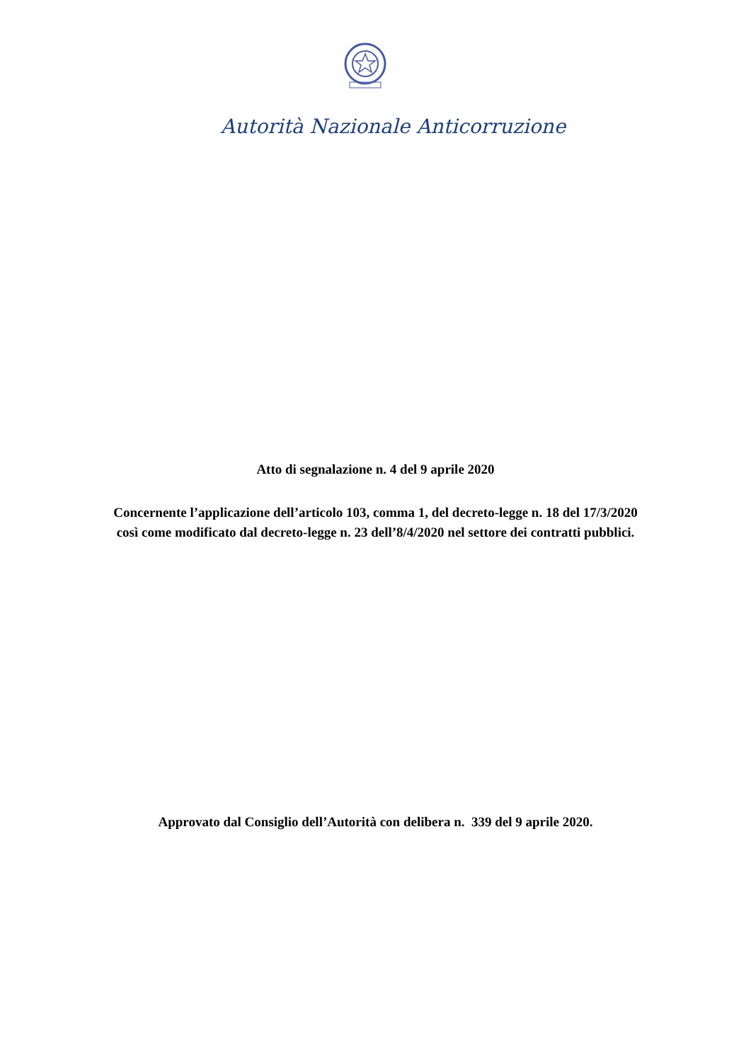Autorità Nazionale Anticorruzione
Atto di segnalazione n. 4 del 9 aprile 2020
Concernente l’applicazione dell’articolo 103, comma 1, del decreto-legge n. 18 del 17/3/2020
così come modificato dal decreto-legge n. 23 dell’8/4/2020 nel settore dei contratti pubblici.
Approvato dal Consiglio dell’Autorità con delibera n. 339 del 9 aprile 2020.